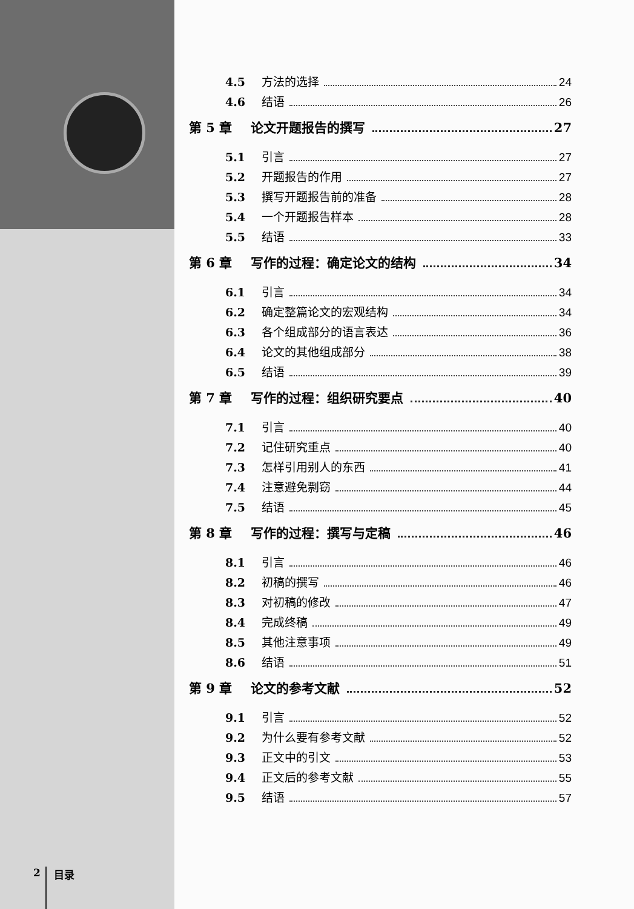4.5 方法的选择 24
4.6 结语 26
第 5 章 论文开题报告的撰写 27
5.1 引言 27
5.2 开题报告的作用 27
5.3 撰写开题报告前的准备 28
5.4 一个开题报告样本 28
5.5 结语 33
第 6 章 写作的过程：确定论文的结构 34
6.1 引言 34
6.2 确定整篇论文的宏观结构 34
6.3 各个组成部分的语言表达 36
6.4 论文的其他组成部分 38
6.5 结语 39
第 7 章 写作的过程：组织研究要点 40
7.1 引言 40
7.2 记住研究重点 40
7.3 怎样引用别人的东西 41
7.4 注意避免剽窃 44
7.5 结语 45
第 8 章 写作的过程：撰写与定稿 46
8.1 引言 46
8.2 初稿的撰写 46
8.3 对初稿的修改 47
8.4 完成终稿 49
8.5 其他注意事项 49
8.6 结语 51
第 9 章 论文的参考文献 52
9.1 引言 52
9.2 为什么要有参考文献 52
9.3 正文中的引文 53
9.4 正文后的参考文献 55
9.5 结语 57
2 目录